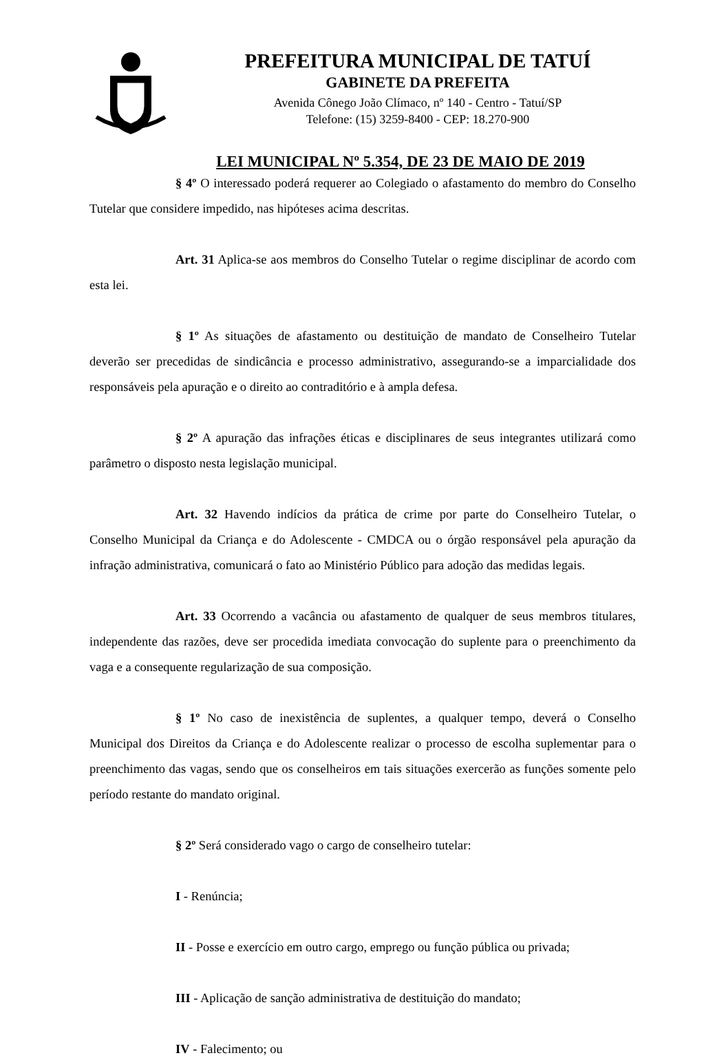PREFEITURA MUNICIPAL DE TATUÍ
GABINETE DA PREFEITA
Avenida Cônego João Clímaco, nº 140 - Centro - Tatuí/SP
Telefone: (15) 3259-8400 - CEP: 18.270-900
LEI MUNICIPAL Nº 5.354, DE 23 DE MAIO DE 2019
§ 4º O interessado poderá requerer ao Colegiado o afastamento do membro do Conselho Tutelar que considere impedido, nas hipóteses acima descritas.
Art. 31 Aplica-se aos membros do Conselho Tutelar o regime disciplinar de acordo com esta lei.
§ 1º As situações de afastamento ou destituição de mandato de Conselheiro Tutelar deverão ser precedidas de sindicância e processo administrativo, assegurando-se a imparcialidade dos responsáveis pela apuração e o direito ao contraditório e à ampla defesa.
§ 2º A apuração das infrações éticas e disciplinares de seus integrantes utilizará como parâmetro o disposto nesta legislação municipal.
Art. 32 Havendo indícios da prática de crime por parte do Conselheiro Tutelar, o Conselho Municipal da Criança e do Adolescente - CMDCA ou o órgão responsável pela apuração da infração administrativa, comunicará o fato ao Ministério Público para adoção das medidas legais.
Art. 33 Ocorrendo a vacância ou afastamento de qualquer de seus membros titulares, independente das razões, deve ser procedida imediata convocação do suplente para o preenchimento da vaga e a consequente regularização de sua composição.
§ 1º No caso de inexistência de suplentes, a qualquer tempo, deverá o Conselho Municipal dos Direitos da Criança e do Adolescente realizar o processo de escolha suplementar para o preenchimento das vagas, sendo que os conselheiros em tais situações exercerão as funções somente pelo período restante do mandato original.
§ 2º Será considerado vago o cargo de conselheiro tutelar:
I - Renúncia;
II - Posse e exercício em outro cargo, emprego ou função pública ou privada;
III - Aplicação de sanção administrativa de destituição do mandato;
IV - Falecimento; ou